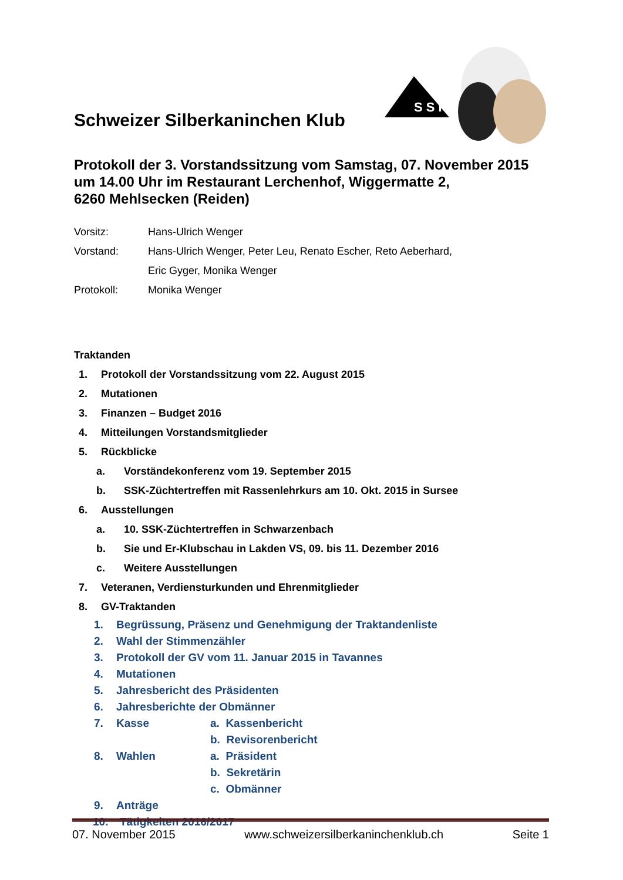Schweizer Silberkaninchen Klub
S S K
Protokoll der 3. Vorstandssitzung vom Samstag, 07. November 2015 um 14.00 Uhr im Restaurant Lerchenhof, Wiggermatte 2,
6260 Mehlsecken (Reiden)
Vorsitz: Hans-Ulrich Wenger
Vorstand: Hans-Ulrich Wenger, Peter Leu, Renato Escher, Reto Aeberhard,
Eric Gyger, Monika Wenger
Protokoll: Monika Wenger
Traktanden
1. Protokoll der Vorstandssitzung vom 22. August 2015
2. Mutationen
3. Finanzen – Budget 2016
4. Mitteilungen Vorstandsmitglieder
5. Rückblicke
a. Vorständekonferenz vom 19. September 2015
b. SSK-Züchtertreffen mit Rassenlehrkurs am 10. Okt. 2015 in Sursee
6. Ausstellungen
a. 10. SSK-Züchtertreffen in Schwarzenbach
b. Sie und Er-Klubschau in Lakden VS, 09. bis 11. Dezember 2016
c. Weitere Ausstellungen
7. Veteranen, Verdiensturkunden und Ehrenmitglieder
8. GV-Traktanden
1. Begrüssung, Präsenz und Genehmigung der Traktandenliste
2. Wahl der Stimmenzähler
3. Protokoll der GV vom 11. Januar 2015 in Tavannes
4. Mutationen
5. Jahresbericht des Präsidenten
6. Jahresberichte der Obmänner
7. Kasse a. Kassenbericht
b. Revisorenbericht
8. Wahlen a. Präsident
b. Sekretärin
c. Obmänner
9. Anträge
10. Tätigkeiten 2016/2017
07. November 2015 www.schweizersilberkaninchenklub.ch Seite 1